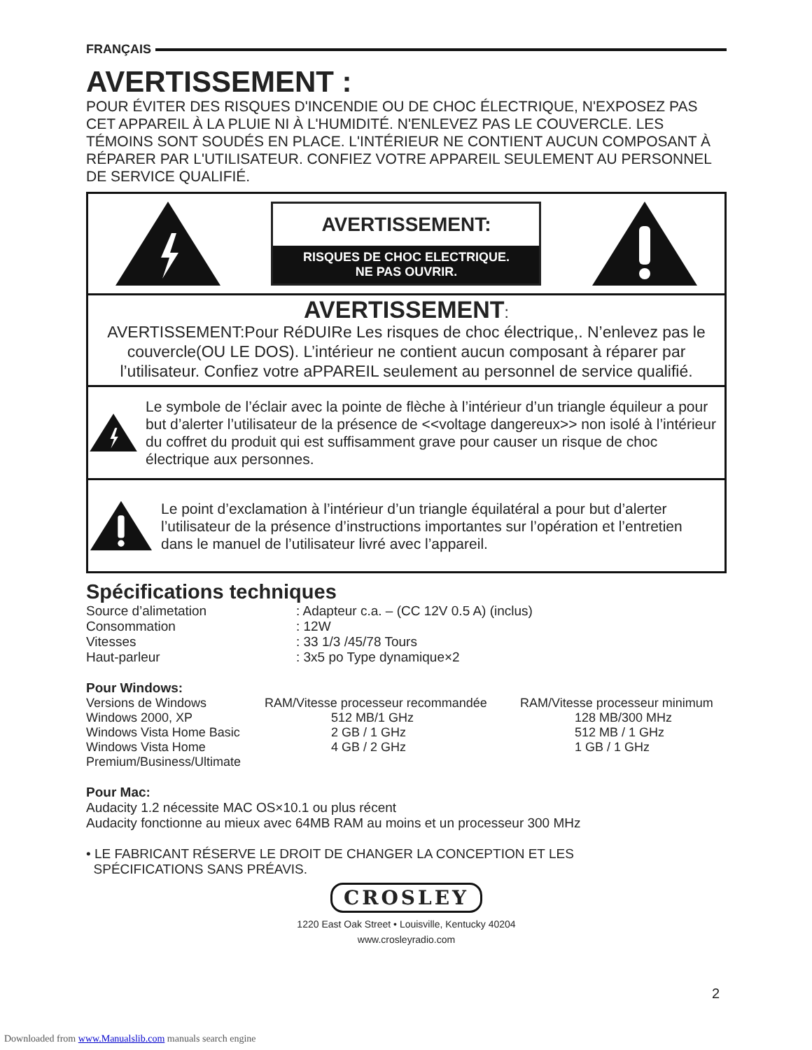FRANÇAIS
AVERTISSEMENT :
POUR ÉVITER DES RISQUES D'INCENDIE OU DE CHOC ÉLECTRIQUE, N'EXPOSEZ PAS CET APPAREIL À LA PLUIE NI À L'HUMIDITÉ. N'ENLEVEZ PAS LE COUVERCLE. LES TÉMOINS SONT SOUDÉS EN PLACE. L'INTÉRIEUR NE CONTIENT AUCUN COMPOSANT À RÉPARER PAR L'UTILISATEUR. CONFIEZ VOTRE APPAREIL SEULEMENT AU PERSONNEL DE SERVICE QUALIFIÉ.
AVERTISSEMENT:
RISQUES DE CHOC ELECTRIQUE.
NE PAS OUVRIR.
AVERTISSEMENT:
AVERTISSEMENT:Pour RéDUIRe Les risques de choc électrique,. N’enlevez pas le couvercle(OU LE DOS). L’intérieur ne contient aucun composant à réparer par l’utilisateur. Confiez votre aPPAREIL seulement au personnel de service qualifié.
Le symbole de l’éclair avec la pointe de flèche à l’intérieur d’un triangle équileur a pour but d’alerter l’utilisateur de la présence de <<voltage dangereux>> non isolé à l’intérieur du coffret du produit qui est suffisamment grave pour causer un risque de choc électrique aux personnes.
Le point d’exclamation à l’intérieur d’un triangle équilatéral a pour but d’alerter l’utilisateur de la présence d’instructions importantes sur l’opération et l’entretien dans le manuel de l’utilisateur livré avec l’appareil.
Spécifications techniques
| Source d’alimetation | : Adapteur c.a. – (CC 12V 0.5 A) (inclus) |
| Consommation | : 12W |
| Vitesses | : 33 1/3 /45/78 Tours |
| Haut-parleur | : 3x5 po Type dynamique×2 |
Pour Windows:
| Versions de Windows | RAM/Vitesse processeur recommandée | RAM/Vitesse processeur minimum |
| Windows 2000, XP | 512 MB/1 GHz | 128 MB/300 MHz |
| Windows Vista Home Basic | 2 GB / 1 GHz | 512 MB / 1 GHz |
| Windows Vista Home Premium/Business/Ultimate | 4 GB / 2 GHz | 1 GB / 1 GHz |
Pour Mac:
Audacity 1.2 nécessite MAC OS×10.1 ou plus récent
Audacity fonctionne au mieux avec 64MB RAM au moins et un processeur 300 MHz
• LE FABRICANT RÉSERVE LE DROIT DE CHANGER LA CONCEPTION ET LES
SPÉCIFICATIONS SANS PRÉAVIS.
CROSLEY
1220 East Oak Street • Louisville, Kentucky 40204
www.crosleyradio.com
2
Downloaded from www.Manualslib.com manuals search engine